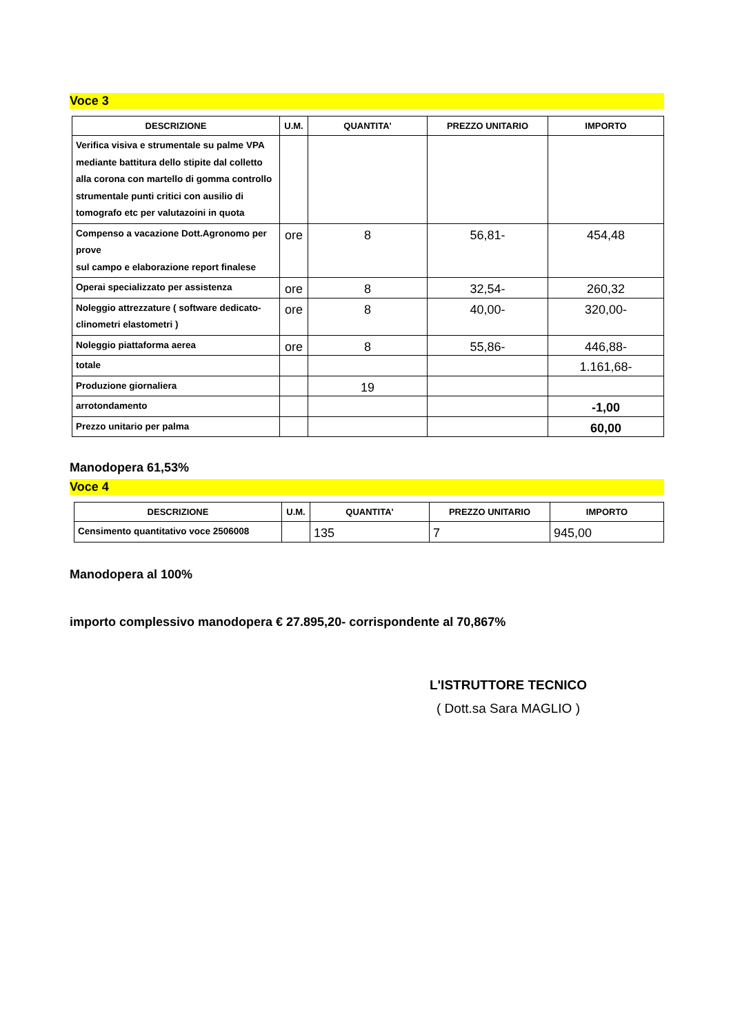Voce 3
| DESCRIZIONE | U.M. | QUANTITA' | PREZZO UNITARIO | IMPORTO |
| --- | --- | --- | --- | --- |
| Verifica visiva e strumentale su palme VPA mediante battitura dello stipite dal colletto alla corona con martello di gomma controllo strumentale punti critici con ausilio di tomografo etc per valutazoini in quota | | | | |
| Compenso a vacazione Dott.Agronomo per prove sul campo e elaborazione report finalese | ore | 8 | 56,81- | 454,48 |
| Operai specializzato per assistenza | ore | 8 | 32,54- | 260,32 |
| Noleggio attrezzature ( software dedicato-clinometri elastometri ) | ore | 8 | 40,00- | 320,00- |
| Noleggio piattaforma aerea | ore | 8 | 55,86- | 446,88- |
| totale | | | | 1.161,68- |
| Produzione giornaliera | | 19 | | |
| arrotondamento | | | | -1,00 |
| Prezzo unitario per palma | | | | 60,00 |
Manodopera 61,53%
Voce 4
| DESCRIZIONE | U.M. | QUANTITA' | PREZZO UNITARIO | IMPORTO |
| --- | --- | --- | --- | --- |
| Censimento quantitativo voce 2506008 | | 135 | 7 | 945,00 |
Manodopera al 100%
importo complessivo manodopera € 27.895,20- corrispondente al 70,867%
L'ISTRUTTORE TECNICO
( Dott.sa Sara MAGLIO )